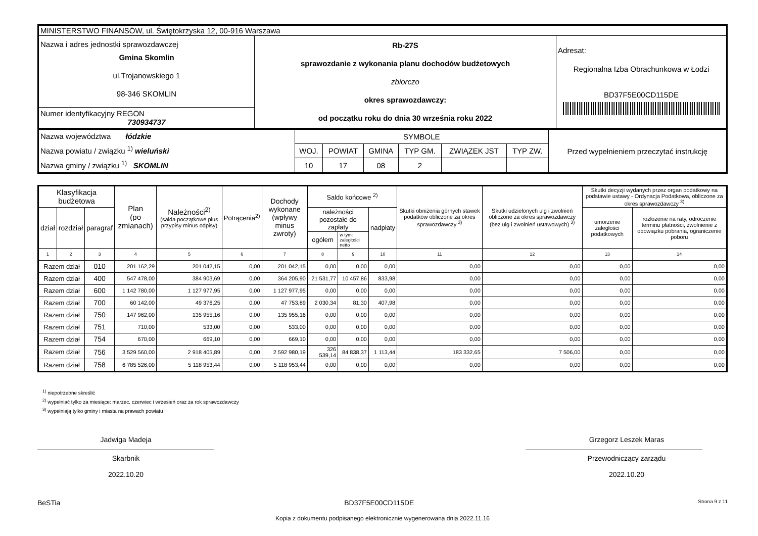| MINISTERSTWO FINANSÓW, ul. Świętokrzyska 12, 00-916 Warszawa | | |
| Nazwa i adres jednostki sprawozdawczej Gmina Skomlin ul.Trojanowskiego 1 98-346 SKOMLIN | Rb-27S sprawozdanie z wykonania planu dochodów budżetowych zbiorczo okres sprawozdawczy: od początku roku do dnia 30 września roku 2022 | Adresat: Regionalna Izba Obrachunkowa w Łodzi BD37F5E00CD115DE |
| Numer identyfikacyjny REGON 730934737 | | |
| Nazwa województwa łódzkie Nazwa powiatu / związku <sup>1)</sup> wieluński Nazwa gminy / związku <sup>1)</sup> SKOMLIN | SYMBOLE | | | | | | Przed wypełnieniem przeczytać instrukcję |
| | WOJ. | POWIAT | GMINA | TYP GM. | ZWIĄZEK JST | TYP ZW. | |
| | 10 | 17 | 08 | 2 | | | |
| Klasyfikacja budżetowa | | | Plan (po zmianach) | Należności<sup>2)</sup> (salda początkowe plus przypisy minus odpisy) | Potrącenia<sup>2)</sup> | Dochody wykonane (wpływy minus zwroty) | Saldo końcowe <sup>2)</sup> | | | Skutki obniżenia górnych stawek podatków obliczone za okres sprawozdawczy <sup>3)</sup> | Skutki udzielonych ulg i zwolnień obliczone za okres sprawozdawczy (bez ulg i zwolnień ustawowych) <sup>3)</sup> | Skutki decyzji wydanych przez organ podatkowy na podstawie ustawy - Ordynacja Podatkowa, obliczone za okres sprawozdawczy <sup>3)</sup> | |
| --- | --- | --- | --- | --- | --- | --- | --- | --- | --- | --- | --- | --- | --- |
| dział | rozdział | paragraf | | | | | należności pozostałe do zapłaty | | nadpłaty | | | umorzenie zaległości podatkowych | rozłożenie na raty, odroczenie terminu płatności, zwolnienie z obowiązku pobrania, ograniczenie poboru |
| | | | | | | | ogółem | w tym: zaległości netto | | | | | |
| 1 | 2 | 3 | 4 | 5 | 6 | 7 | 8 | 9 | 10 | 11 | 12 | 13 | 14 |
| Razem dział | | 010 | 201 162,29 | 201 042,15 | 0,00 | 201 042,15 | 0,00 | 0,00 | 0,00 | 0,00 | 0,00 | 0,00 | 0,00 |
| Razem dział | | 400 | 547 478,00 | 384 903,69 | 0,00 | 364 205,90 | 21 531,77 | 10 457,86 | 833,98 | 0,00 | 0,00 | 0,00 | 0,00 |
| Razem dział | | 600 | 1 142 780,00 | 1 127 977,95 | 0,00 | 1 127 977,95 | 0,00 | 0,00 | 0,00 | 0,00 | 0,00 | 0,00 | 0,00 |
| Razem dział | | 700 | 60 142,00 | 49 376,25 | 0,00 | 47 753,89 | 2 030,34 | 81,30 | 407,98 | 0,00 | 0,00 | 0,00 | 0,00 |
| Razem dział | | 750 | 147 962,00 | 135 955,16 | 0,00 | 135 955,16 | 0,00 | 0,00 | 0,00 | 0,00 | 0,00 | 0,00 | 0,00 |
| Razem dział | | 751 | 710,00 | 533,00 | 0,00 | 533,00 | 0,00 | 0,00 | 0,00 | 0,00 | 0,00 | 0,00 | 0,00 |
| Razem dział | | 754 | 670,00 | 669,10 | 0,00 | 669,10 | 0,00 | 0,00 | 0,00 | 0,00 | 0,00 | 0,00 | 0,00 |
| Razem dział | | 756 | 3 529 560,00 | 2 918 405,89 | 0,00 | 2 592 980,19 | 326 539,14 | 84 838,37 | 1 113,44 | 183 332,65 | 7 506,00 | 0,00 | 0,00 |
| Razem dział | | 758 | 6 785 526,00 | 5 118 953,44 | 0,00 | 5 118 953,44 | 0,00 | 0,00 | 0,00 | 0,00 | 0,00 | 0,00 | 0,00 |
<sup>1)</sup> niepotrzebne skreślić
<sup>2)</sup> wypełniać tylko za miesiące: marzec, czerwiec i wrzesień oraz za rok sprawozdawczy
<sup>3)</sup> wypełniają tylko gminy i miasta na prawach powiatu
Jadwiga Madeja
Skarbnik
2022.10.20
Grzegorz Leszek Maras
Przewodniczący zarządu
2022.10.20
BeSTia BD37F5E00CD115DE Strona 9 z 11
Kopia z dokumentu podpisanego elektronicznie wygenerowana dnia 2022.11.16